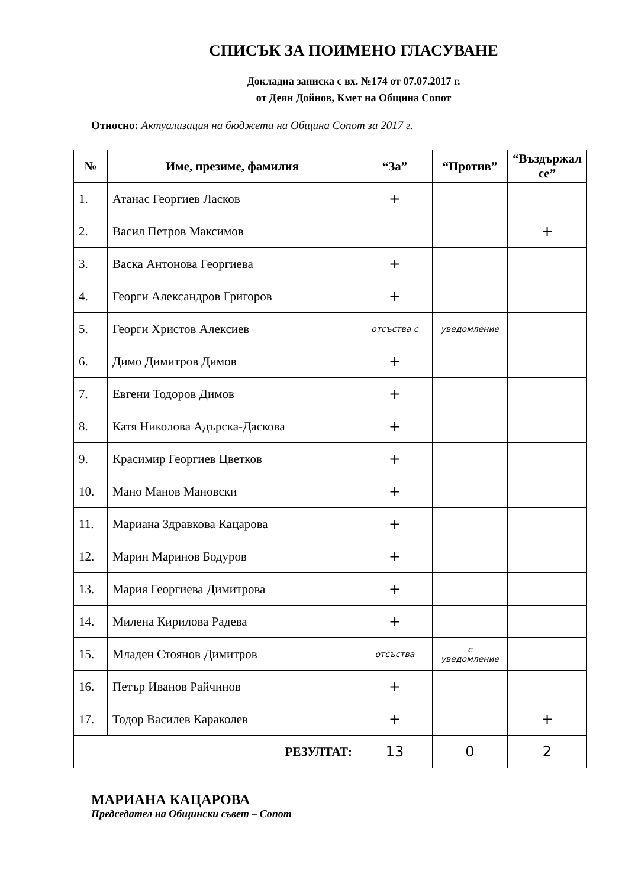СПИСЪК ЗА ПОИМЕНО ГЛАСУВАНЕ
Докладна записка с вх. №174 от 07.07.2017 г.
от Деян Дойнов, Кмет на Община Сопот
Относно: Актуализация на бюджета на Община Сопот за 2017 г.
| № | Име, презиме, фамилия | “За” | “Против” | “Въздържал се” |
| --- | --- | --- | --- | --- |
| 1. | Атанас Георгиев Ласков | + | | |
| 2. | Васил Петров Максимов | | | + |
| 3. | Васка Антонова Георгиева | + | | |
| 4. | Георги Александров Григоров | + | | |
| 5. | Георги Христов Алексиев | отсъства с | уведомление | |
| 6. | Димо Димитров Димов | + | | |
| 7. | Евгени Тодоров Димов | + | | |
| 8. | Катя Николова Адърска-Даскова | + | | |
| 9. | Красимир Георгиев Цветков | + | | |
| 10. | Мано Манов Мановски | + | | |
| 11. | Мариана Здравкова Кацарова | + | | |
| 12. | Марин Маринов Бодуров | + | | |
| 13. | Мария Георгиева Димитрова | + | | |
| 14. | Милена Кирилова Радева | + | | |
| 15. | Младен Стоянов Димитров | отсъства | с уведомление | |
| 16. | Петър Иванов Райчинов | + | | |
| 17. | Тодор Василев Караколев | + | | + |
| РЕЗУЛТАТ: | | 13 | 0 | 2 |
МАРИАНА КАЦАРОВА
Председател на Общински съвет – Сопот